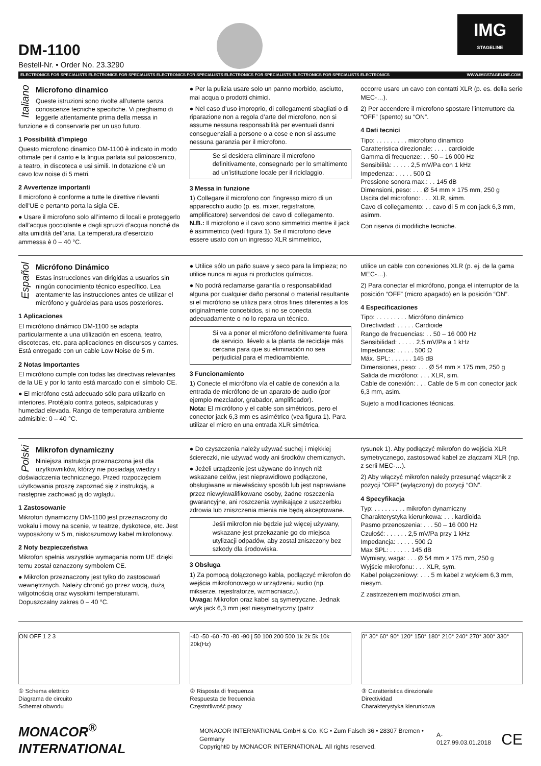DM-1100
Bestell-Nr. • Order No. 23.3290
IMG
STAGELINE
ELECTRONICS FOR SPECIALISTS ELECTRONICS FOR SPECIALISTS ELECTRONICS FOR SPECIALISTS ELECTRONICS FOR SPECIALISTS ELECTRONICS FOR SPECIALISTS ELECTRONICS WWW.IMGSTAGELINE.COM
Italiano
Microfono dinamico
Queste istruzioni sono rivolte all’utente senza conoscenze tecniche specifiche. Vi preghiamo di leggerle attentamente prima della messa in funzione e di conservarle per un uso futuro.
1 Possibilità d’impiego
Questo microfono dinamico DM-1100 è indicato in modo ottimale per il canto e la lingua parlata sul palcoscenico, a teatro, in discoteca e usi simili. In dotazione c’è un cavo low noise di 5 metri.
2 Avvertenze importanti
Il microfono è conforme a tutte le direttive rilevanti dell’UE e pertanto porta la sigla CE.
● Usare il microfono solo all’interno di locali e proteggerlo dall’acqua gocciolante e dagli spruzzi d’acqua nonché da alta umidità dell’aria. La temperatura d’esercizio ammessa è 0 – 40 °C.
● Per la pulizia usare solo un panno morbido, asciutto, mai acqua o prodotti chimici.
● Nel caso d’uso improprio, di collegamenti sbagliati o di riparazione non a regola d’arte del microfono, non si assume nessuna responsabilità per eventuali danni conseguenziali a persone o a cose e non si assume nessuna garanzia per il microfono.
Se si desidera eliminare il microfono definitivamente, consegnarlo per lo smaltimento ad un’istituzione locale per il riciclaggio.
3 Messa in funzione
1) Collegare il microfono con l’ingresso micro di un apparecchio audio (p. es. mixer, registratore, amplificatore) servendosi del cavo di collegamento.
N.B.: Il microfono e il cavo sono simmetrici mentre il jack è asimmetrico (vedi figura 1). Se il microfono deve essere usato con un ingresso XLR simmetrico,
occorre usare un cavo con contatti XLR (p. es. della serie MEC-…).
2) Per accendere il microfono spostare l’interruttore da “OFF” (spento) su “ON”.
4 Dati tecnici
Tipo: . . . . . . . . . microfono dinamico
Caratteristica direzionale: . . . . cardioide
Gamma di frequenze: . . 50 – 16 000 Hz
Sensibilità: . . . . . 2,5 mV/Pa con 1 kHz
Impedenza: . . . . . 500 Ω
Pressione sonora max.: . . 145 dB
Dimensioni, peso: . . . Ø 54 mm × 175 mm, 250 g
Uscita del microfono: . . . XLR, simm.
Cavo di collegamento: . . cavo di 5 m con jack 6,3 mm, asimm.
Con riserva di modifiche tecniche.
Español
Micrófono Dinámico
Estas instrucciones van dirigidas a usuarios sin ningún conocimiento técnico específico. Lea atentamente las instrucciones antes de utilizar el micrófono y guárdelas para usos posteriores.
1 Aplicaciones
El micrófono dinámico DM-1100 se adapta particularmente a una utilización en escena, teatro, discotecas, etc. para aplicaciones en discursos y cantes. Está entregado con un cable Low Noise de 5 m.
2 Notas Importantes
El micrófono cumple con todas las directivas relevantes de la UE y por lo tanto está marcado con el símbolo CE.
● El micrófono está adecuado sólo para utilizarlo en interiores. Protéjalo contra goteos, salpicaduras y humedad elevada. Rango de temperatura ambiente admisible: 0 – 40 °C.
● Utilice sólo un paño suave y seco para la limpieza; no utilice nunca ni agua ni productos químicos.
● No podrá reclamarse garantía o responsabilidad alguna por cualquier daño personal o material resultante si el micrófono se utiliza para otros fines diferentes a los originalmente concebidos, si no se conecta adecuadamente o no lo repara un técnico.
Si va a poner el micrófono definitivamente fuera de servicio, llévelo a la planta de reciclaje más cercana para que su eliminación no sea perjudicial para el medioambiente.
3 Funcionamiento
1) Conecte el micrófono vía el cable de conexión a la entrada de micrófono de un aparato de audio (por ejemplo mezclador, grabador, amplificador).
Nota: El micrófono y el cable son simétricos, pero el conector jack 6,3 mm es asimétrico (vea figura 1). Para utilizar el micro en una entrada XLR simétrica,
utilice un cable con conexiones XLR (p. ej. de la gama MEC-…).
2) Para conectar el micrófono, ponga el interruptor de la posición “OFF” (micro apagado) en la posición “ON”.
4 Especificaciones
Tipo: . . . . . . . . . Micrófono dinámico
Directividad: . . . . . Cardioide
Rango de frecuencias: . . 50 – 16 000 Hz
Sensibilidad: . . . . . 2,5 mV/Pa a 1 kHz
Impedancia: . . . . . 500 Ω
Máx. SPL: . . . . . . 145 dB
Dimensiones, peso: . . . Ø 54 mm × 175 mm, 250 g
Salida de micrófono: . . . XLR, sim.
Cable de conexión: . . . Cable de 5 m con conector jack 6,3 mm, asim.
Sujeto a modificaciones técnicas.
Polski
Mikrofon dynamiczny
Niniejsza instrukcja przeznaczona jest dla użytkowników, którzy nie posiadają wiedzy i doświadczenia technicznego. Przed rozpoczęciem użytkowania proszę zapoznać się z instrukcją, a następnie zachować ją do wglądu.
1 Zastosowanie
Mikrofon dynamiczny DM-1100 jest przeznaczony do wokalu i mowy na scenie, w teatrze, dyskotece, etc. Jest wyposażony w 5 m, niskoszumowy kabel mikrofonowy.
2 Noty bezpieczeństwa
Mikrofon spełnia wszystkie wymagania norm UE dzięki temu został oznaczony symbolem CE.
● Mikrofon przeznaczony jest tylko do zastosowań wewnętrznych. Należy chronić go przez wodą, dużą wilgotnością oraz wysokimi temperaturami. Dopuszczalny zakres 0 – 40 °C.
● Do czyszczenia należy używać suchej i miękkiej ściereczki, nie używać wody ani środków chemicznych.
● Jeżeli urządzenie jest używane do innych niż wskazane celów, jest nieprawidłowo podłączone, obsługiwane w niewłaściwy sposób lub jest naprawiane przez niewykwalifikowane osoby, żadne roszczenia gwarancyjne, ani roszczenia wynikające z uszczerbku zdrowia lub zniszczenia mienia nie będą akceptowane.
Jeśli mikrofon nie będzie już więcej używany, wskazane jest przekazanie go do miejsca utylizacji odpadów, aby został zniszczony bez szkody dla środowiska.
3 Obsługa
1) Za pomocą dołączonego kabla, podłączyć mikrofon do wejścia mikrofonowego w urządzeniu audio (np. mikserze, rejestratorze, wzmacniaczu).
Uwaga: Mikrofon oraz kabel są symetryczne. Jednak wtyk jack 6,3 mm jest niesymetryczny (patrz
rysunek 1). Aby podłączyć mikrofon do wejścia XLR symetrycznego, zastosować kabel ze złączami XLR (np. z serii MEC-…).
2) Aby włączyć mikrofon należy przesunąć włącznik z pozycji “OFF” (wyłączony) do pozycji “ON”.
4 Specyfikacja
Typ: . . . . . . . . . mikrofon dynamiczny
Charakterystyka kierunkowa: . . . kardioida
Pasmo przenoszenia: . . . 50 – 16 000 Hz
Czułość: . . . . . . 2,5 mV/Pa przy 1 kHz
Impedancja: . . . . . 500 Ω
Max SPL: . . . . . . 145 dB
Wymiary, waga: . . . Ø 54 mm × 175 mm, 250 g
Wyjście mikrofonu: . . . XLR, sym.
Kabel połączeniowy: . . . 5 m kabel z wtykiem 6,3 mm, niesym.
Z zastrzeżeniem możliwości zmian.
ON OFF 1 2 3
① Schema elettrico
Diagrama de circuito
Schemat obwodu
-40 -50 -60 -70 -80 -90 | 50 100 200 500 1k 2k 5k 10k 20k(Hz)
② Risposta di frequenza
Respuesta de frecuencia
Częstotliwość pracy
0° 30° 60° 90° 120° 150° 180° 210° 240° 270° 300° 330°
③ Caratteristica direzionale
Directividad
Charakterystyka kierunkowa
MONACOR<sup>®</sup> INTERNATIONAL MONACOR INTERNATIONAL GmbH & Co. KG • Zum Falsch 36 • 28307 Bremen • Germany
Copyright© by MONACOR INTERNATIONAL. All rights reserved. A-0127.99.03.01.2018 CE